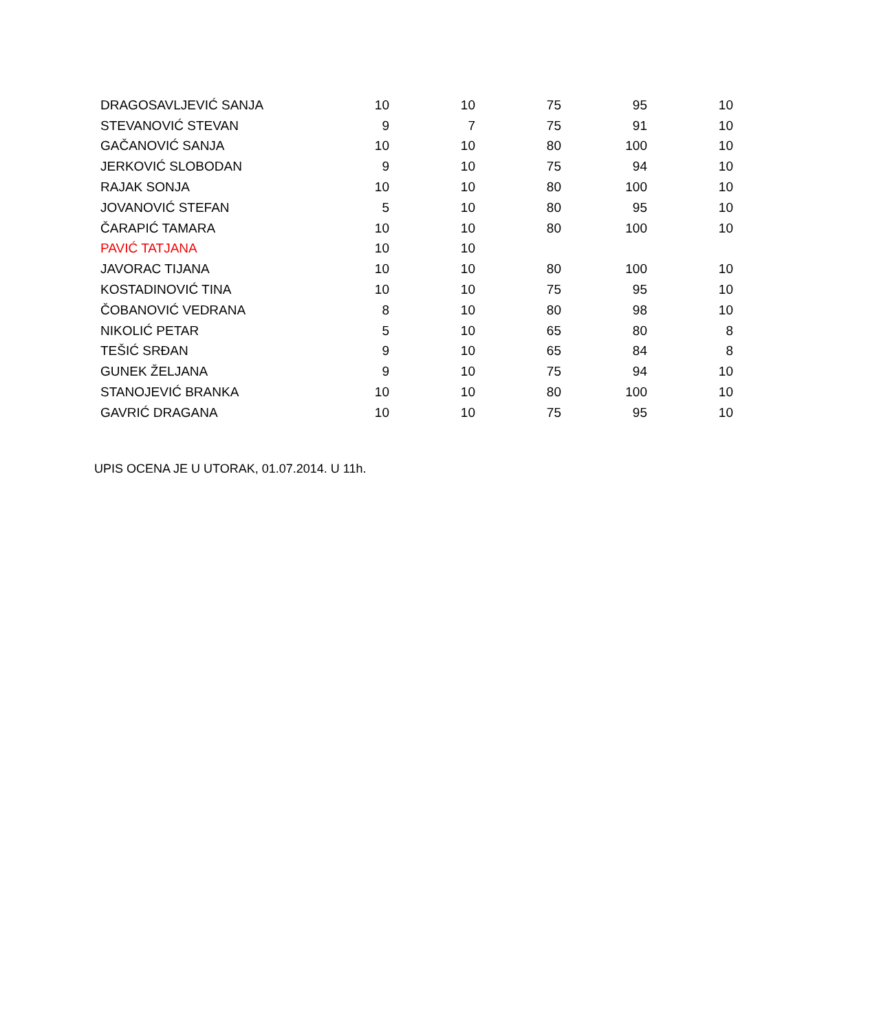| DRAGOSAVLJEVIĆ SANJA | 10 | 10 | 75 | 95 | 10 |
| STEVANOVIĆ STEVAN | 9 | 7 | 75 | 91 | 10 |
| GAČANOVIĆ SANJA | 10 | 10 | 80 | 100 | 10 |
| JERKOVIĆ SLOBODAN | 9 | 10 | 75 | 94 | 10 |
| RAJAK SONJA | 10 | 10 | 80 | 100 | 10 |
| JOVANOVIĆ STEFAN | 5 | 10 | 80 | 95 | 10 |
| ČARAPIĆ TAMARA | 10 | 10 | 80 | 100 | 10 |
| PAVIĆ TATJANA | 10 | 10 | | | |
| JAVORAC TIJANA | 10 | 10 | 80 | 100 | 10 |
| KOSTADINOVIĆ TINA | 10 | 10 | 75 | 95 | 10 |
| ČOBANOVIĆ VEDRANA | 8 | 10 | 80 | 98 | 10 |
| NIKOLIĆ PETAR | 5 | 10 | 65 | 80 | 8 |
| TEŠIĆ SRĐAN | 9 | 10 | 65 | 84 | 8 |
| GUNEK ŽELJANA | 9 | 10 | 75 | 94 | 10 |
| STANOJEVIĆ BRANKA | 10 | 10 | 80 | 100 | 10 |
| GAVRIĆ DRAGANA | 10 | 10 | 75 | 95 | 10 |
UPIS OCENA JE U UTORAK, 01.07.2014. U 11h.